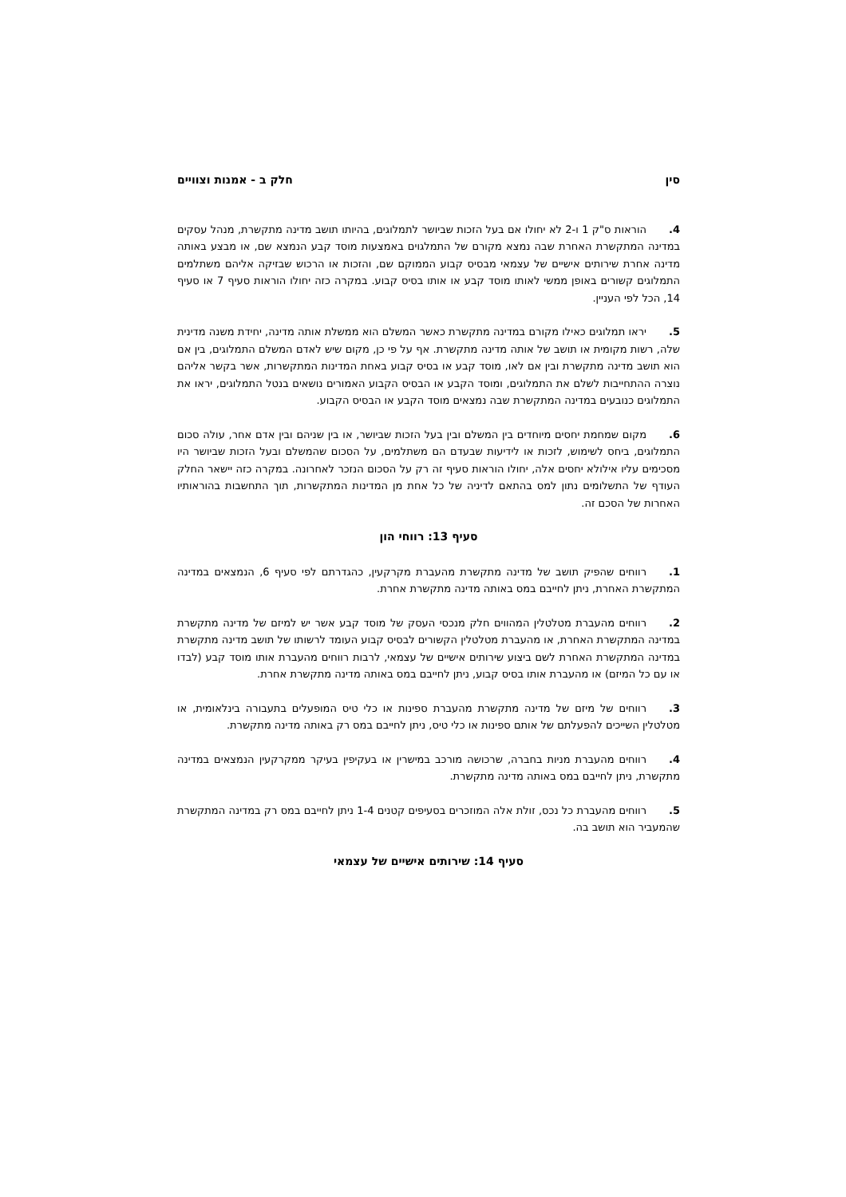סין חלק ב - אמנות וצוויים
4. הוראות ס"ק 1 ו-2 לא יחולו אם בעל הזכות שביושר לתמלוגים, בהיותו תושב מדינה מתקשרת, מנהל עסקים במדינה המתקשרת האחרת שבה נמצא מקורם של התמלגוים באמצעות מוסד קבע הנמצא שם, או מבצע באותה מדינה אחרת שירותים אישיים של עצמאי מבסיס קבוע הממוקם שם, והזכות או הרכוש שבזיקה אליהם משתלמים התמלוגים קשורים באופן ממשי לאותו מוסד קבע או אותו בסיס קבוע. במקרה כזה יחולו הוראות סעיף 7 או סעיף 14, הכל לפי העניין.
5. יראו תמלוגים כאילו מקורם במדינה מתקשרת כאשר המשלם הוא ממשלת אותה מדינה, יחידת משנה מדינית שלה, רשות מקומית או תושב של אותה מדינה מתקשרת. אף על פי כן, מקום שיש לאדם המשלם התמלוגים, בין אם הוא תושב מדינה מתקשרת ובין אם לאו, מוסד קבע או בסיס קבוע באחת המדינות המתקשרות, אשר בקשר אליהם נוצרה ההתחייבות לשלם את התמלוגים, ומוסד הקבע או הבסיס הקבוע האמורים נושאים בנטל התמלוגים, יראו את התמלוגים כנובעים במדינה המתקשרת שבה נמצאים מוסד הקבע או הבסיס הקבוע.
6. מקום שמחמת יחסים מיוחדים בין המשלם ובין בעל הזכות שביושר, או בין שניהם ובין אדם אחר, עולה סכום התמלוגים, ביחס לשימוש, לזכות או לידיעות שבעדם הם משתלמים, על הסכום שהמשלם ובעל הזכות שביושר היו מסכימים עליו אילולא יחסים אלה, יחולו הוראות סעיף זה רק על הסכום הנזכר לאחרונה. במקרה כזה יישאר החלק העודף של התשלומים נתון למס בהתאם לדיניה של כל אחת מן המדינות המתקשרות, תוך התחשבות בהוראותיו האחרות של הסכם זה.
סעיף 13: רווחי הון
1. רווחים שהפיק תושב של מדינה מתקשרת מהעברת מקרקעין, כהגדרתם לפי סעיף 6, הנמצאים במדינה המתקשרת האחרת, ניתן לחייבם במס באותה מדינה מתקשרת אחרת.
2. רווחים מהעברת מטלטלין המהווים חלק מנכסי העסק של מוסד קבע אשר יש למיזם של מדינה מתקשרת במדינה המתקשרת האחרת, או מהעברת מטלטלין הקשורים לבסיס קבוע העומד לרשותו של תושב מדינה מתקשרת במדינה המתקשרת האחרת לשם ביצוע שירותים אישיים של עצמאי, לרבות רווחים מהעברת אותו מוסד קבע (לבדו או עם כל המיזם) או מהעברת אותו בסיס קבוע, ניתן לחייבם במס באותה מדינה מתקשרת אחרת.
3. רווחים של מיזם של מדינה מתקשרת מהעברת ספינות או כלי טיס המופעלים בתעבורה בינלאומית, או מטלטלין השייכים להפעלתם של אותם ספינות או כלי טיס, ניתן לחייבם במס רק באותה מדינה מתקשרת.
4. רווחים מהעברת מניות בחברה, שרכושה מורכב במישרין או בעקיפין בעיקר ממקרקעין הנמצאים במדינה מתקשרת, ניתן לחייבם במס באותה מדינה מתקשרת.
5. רווחים מהעברת כל נכס, זולת אלה המוזכרים בסעיפים קטנים 1-4 ניתן לחייבם במס רק במדינה המתקשרת שהמעביר הוא תושב בה.
סעיף 14: שירותים אישיים של עצמאי